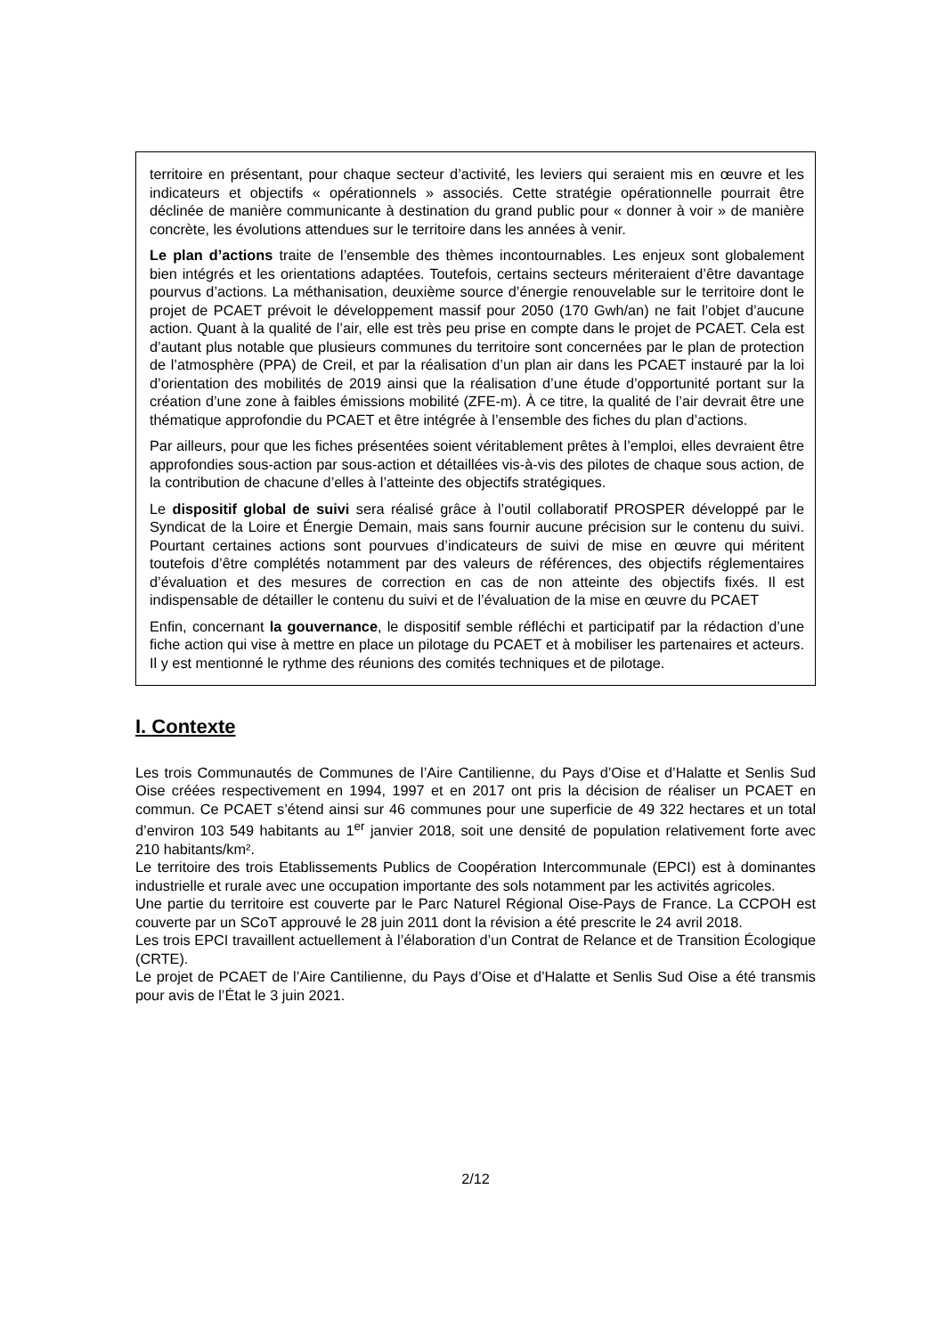territoire en présentant, pour chaque secteur d’activité, les leviers qui seraient mis en œuvre et les indicateurs et objectifs « opérationnels » associés. Cette stratégie opérationnelle pourrait être déclinée de manière communicante à destination du grand public pour « donner à voir » de manière concrète, les évolutions attendues sur le territoire dans les années à venir.
Le plan d’actions traite de l’ensemble des thèmes incontournables. Les enjeux sont globalement bien intégrés et les orientations adaptées. Toutefois, certains secteurs mériteraient d’être davantage pourvus d’actions. La méthanisation, deuxième source d’énergie renouvelable sur le territoire dont le projet de PCAET prévoit le développement massif pour 2050 (170 Gwh/an) ne fait l’objet d’aucune action. Quant à la qualité de l’air, elle est très peu prise en compte dans le projet de PCAET. Cela est d’autant plus notable que plusieurs communes du territoire sont concernées par le plan de protection de l’atmosphère (PPA) de Creil, et par la réalisation d’un plan air dans les PCAET instauré par la loi d’orientation des mobilités de 2019 ainsi que la réalisation d’une étude d’opportunité portant sur la création d’une zone à faibles émissions mobilité (ZFE-m). À ce titre, la qualité de l’air devrait être une thématique approfondie du PCAET et être intégrée à l’ensemble des fiches du plan d’actions.
Par ailleurs, pour que les fiches présentées soient véritablement prêtes à l’emploi, elles devraient être approfondies sous-action par sous-action et détaillées vis-à-vis des pilotes de chaque sous action, de la contribution de chacune d’elles à l’atteinte des objectifs stratégiques.
Le dispositif global de suivi sera réalisé grâce à l’outil collaboratif PROSPER développé par le Syndicat de la Loire et Énergie Demain, mais sans fournir aucune précision sur le contenu du suivi. Pourtant certaines actions sont pourvues d’indicateurs de suivi de mise en œuvre qui méritent toutefois d’être complétés notamment par des valeurs de références, des objectifs réglementaires d’évaluation et des mesures de correction en cas de non atteinte des objectifs fixés. Il est indispensable de détailler le contenu du suivi et de l’évaluation de la mise en œuvre du PCAET
Enfin, concernant la gouvernance, le dispositif semble réfléchi et participatif par la rédaction d’une fiche action qui vise à mettre en place un pilotage du PCAET et à mobiliser les partenaires et acteurs. Il y est mentionné le rythme des réunions des comités techniques et de pilotage.
I. Contexte
Les trois Communautés de Communes de l’Aire Cantilienne, du Pays d’Oise et d’Halatte et Senlis Sud Oise créées respectivement en 1994, 1997 et en 2017 ont pris la décision de réaliser un PCAET en commun. Ce PCAET s’étend ainsi sur 46 communes pour une superficie de 49 322 hectares et un total d’environ 103 549 habitants au 1<sup>er</sup> janvier 2018, soit une densité de population relativement forte avec 210 habitants/km².
Le territoire des trois Etablissements Publics de Coopération Intercommunale (EPCI) est à dominantes industrielle et rurale avec une occupation importante des sols notamment par les activités agricoles.
Une partie du territoire est couverte par le Parc Naturel Régional Oise-Pays de France. La CCPOH est couverte par un SCoT approuvé le 28 juin 2011 dont la révision a été prescrite le 24 avril 2018.
Les trois EPCI travaillent actuellement à l’élaboration d’un Contrat de Relance et de Transition Écologique (CRTE).
Le projet de PCAET de l’Aire Cantilienne, du Pays d’Oise et d’Halatte et Senlis Sud Oise a été transmis pour avis de l’État le 3 juin 2021.
2/12